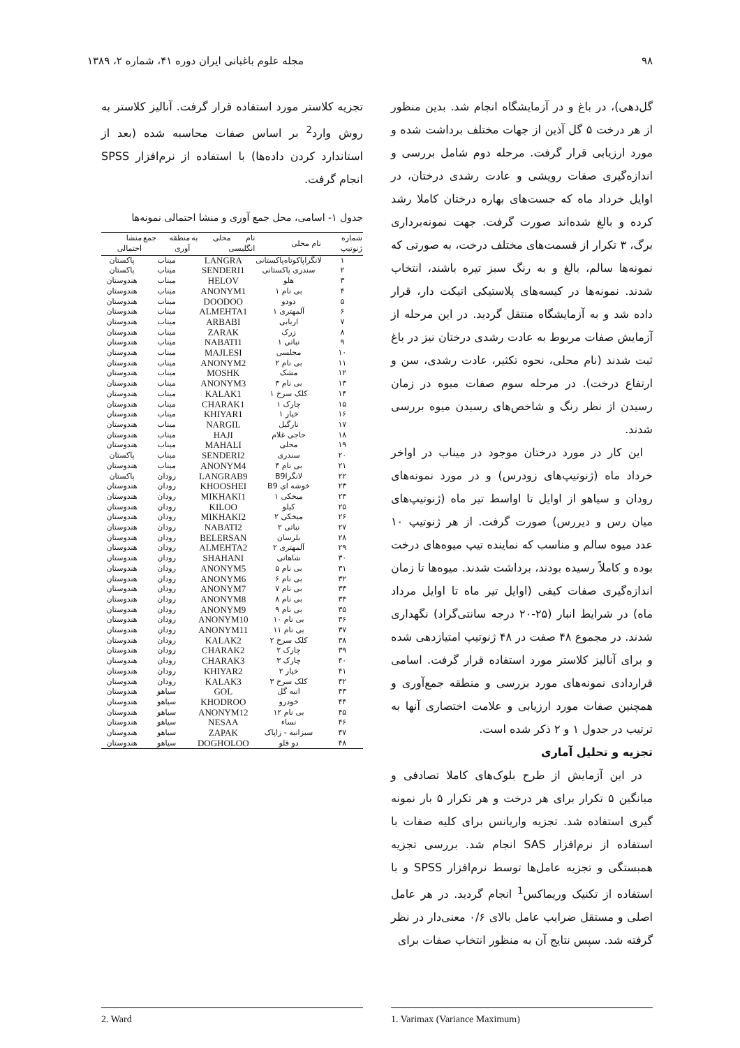۹۸ مجله علوم باغبانی ایران دوره ۴۱، شماره ۲، ۱۳۸۹
گل‌دهی)، در باغ و در آزمایشگاه انجام شد. بدین منظور از هر درخت ۵ گل آذین از جهات مختلف برداشت شده و مورد ارزیابی قرار گرفت. مرحله دوم شامل بررسی و اندازه‌گیری صفات رویشی و عادت رشدی درختان، در اوایل خرداد ماه که جست‌های بهاره درختان کاملا رشد کرده و بالغ شده‌اند صورت گرفت. جهت نمونه‌برداری برگ، ۳ تکرار از قسمت‌های مختلف درخت، به صورتی که نمونه‌ها سالم، بالغ و به رنگ سبز تیره باشند، انتخاب شدند. نمونه‌ها در کیسه‌های پلاستیکی اتیکت دار، قرار داده شد و به آزمایشگاه منتقل گردید. در این مرحله از آزمایش صفات مربوط به عادت رشدی درختان نیز در باغ ثبت شدند (نام محلی، نحوه تکثیر، عادت رشدی، سن و ارتفاع درخت). در مرحله سوم صفات میوه در زمان رسیدن از نظر رنگ و شاخص‌های رسیدن میوه بررسی شدند.
این کار در مورد درختان موجود در میناب در اواخر خرداد ماه (ژنوتیپ‌های زودرس) و در مورد نمونه‌های رودان و سیاهو از اوایل تا اواسط تیر ماه (ژنوتیپ‌های میان رس و دیررس) صورت گرفت. از هر ژنوتیپ ۱۰ عدد میوه سالم و مناسب که نماینده تیپ میوه‌های درخت بوده و کاملاً رسیده بودند، برداشت شدند. میوه‌ها تا زمان اندازه‌گیری صفات کیفی (اوایل تیر ماه تا اوایل مرداد ماه) در شرایط انبار (۲۵-۲۰ درجه سانتی‌گراد) نگهداری شدند. در مجموع ۴۸ صفت در ۴۸ ژنوتیپ امتیازدهی شده و برای آنالیز کلاستر مورد استفاده قرار گرفت. اسامی قراردادی نمونه‌های مورد بررسی و منطقه جمع‌آوری و همچنین صفات مورد ارزیابی و علامت اختصاری آنها به ترتیب در جدول ۱ و ۲ ذکر شده است.
تجزیه و تحلیل آماری
در این آزمایش از طرح بلوک‌های کاملا تصادفی و میانگین ۵ تکرار برای هر درخت و هر تکرار ۵ بار نمونه گیری استفاده شد. تجزیه واریانس برای کلیه صفات با استفاده از نرم‌افزار SAS انجام شد. بررسی تجزیه همبستگی و تجزیه عامل‌ها توسط نرم‌افزار SPSS و با استفاده از تکنیک وریماکس<sup>1</sup> انجام گردید. در هر عامل اصلی و مستقل ضرایب عامل بالای ۰/۶ معنی‌دار در نظر گرفته شد. سپس نتایج آن به منظور انتخاب صفات برای
تجزیه کلاستر مورد استفاده قرار گرفت. آنالیز کلاستر به روش وارد<sup>2</sup> بر اساس صفات محاسبه شده (بعد از استاندارد کردن داده‌ها) با استفاده از نرم‌افزار SPSS انجام گرفت.
جدول ۱- اسامی، محل جمع آوری و منشا احتمالی نمونه‌ها
| شماره ژنوتیپ | نام محلی | نام محلی به انگلیسی | منطقه جمع آوری | منشا احتمالی |
| --- | --- | --- | --- | --- |
| ۱ | لانگراپاکوتاه‌پاکستانی | LANGRA | میناب | پاکستان |
| ۲ | سندری پاکستانی | SENDERI1 | میناب | پاکستان |
| ۳ | هلو | HELOV | میناب | هندوستان |
| ۴ | بی نام ۱ | ANONYM1 | میناب | هندوستان |
| ۵ | دودو | DOODOO | میناب | هندوستان |
| ۶ | آلمهتری ۱ | ALMEHTA1 | میناب | هندوستان |
| ۷ | اربابی | ARBABI | میناب | هندوستان |
| ۸ | زرک | ZARAK | میناب | هندوستان |
| ۹ | نباتی ۱ | NABATI1 | میناب | هندوستان |
| ۱۰ | مجلسی | MAJLESI | میناب | هندوستان |
| ۱۱ | بی نام ۲ | ANONYM2 | میناب | هندوستان |
| ۱۲ | مشک | MOSHK | میناب | هندوستان |
| ۱۳ | بی نام ۳ | ANONYM3 | میناب | هندوستان |
| ۱۴ | کلک سرخ ۱ | KALAK1 | میناب | هندوستان |
| ۱۵ | چارک ۱ | CHARAK1 | میناب | هندوستان |
| ۱۶ | خیار ۱ | KHIYAR1 | میناب | هندوستان |
| ۱۷ | نارگیل | NARGIL | میناب | هندوستان |
| ۱۸ | حاجی غلام | HAJI | میناب | هندوستان |
| ۱۹ | محلی | MAHALI | میناب | هندوستان |
| ۲۰ | سندری | SENDERI2 | میناب | پاکستان |
| ۲۱ | بی نام ۴ | ANONYM4 | میناب | هندوستان |
| ۲۲ | لانگراB9 | LANGRAB9 | رودان | پاکستان |
| ۲۳ | خوشه ای B9 | KHOOSHEI | رودان | هندوستان |
| ۲۴ | میخکی ۱ | MIKHAKI1 | رودان | هندوستان |
| ۲۵ | کیلو | KILOO | رودان | هندوستان |
| ۲۶ | میخکی ۲ | MIKHAKI2 | رودان | هندوستان |
| ۲۷ | نباتی ۲ | NABATI2 | رودان | هندوستان |
| ۲۸ | بلرسان | BELERSAN | رودان | هندوستان |
| ۲۹ | آلمهتری ۲ | ALMEHTA2 | رودان | هندوستان |
| ۳۰ | شاهانی | SHAHANI | رودان | هندوستان |
| ۳۱ | بی نام ۵ | ANONYM5 | رودان | هندوستان |
| ۳۲ | بی نام ۶ | ANONYM6 | رودان | هندوستان |
| ۳۳ | بی نام ۷ | ANONYM7 | رودان | هندوستان |
| ۳۴ | بی نام ۸ | ANONYM8 | رودان | هندوستان |
| ۳۵ | بی نام ۹ | ANONYM9 | رودان | هندوستان |
| ۳۶ | بی نام ۱۰ | ANONYM10 | رودان | هندوستان |
| ۳۷ | بی نام ۱۱ | ANONYM11 | رودان | هندوستان |
| ۳۸ | کلک سرخ ۲ | KALAK2 | رودان | هندوستان |
| ۳۹ | چارک ۲ | CHARAK2 | رودان | هندوستان |
| ۴۰ | چارک ۳ | CHARAK3 | رودان | هندوستان |
| ۴۱ | خیار ۲ | KHIYAR2 | رودان | هندوستان |
| ۴۲ | کلک سرخ ۳ | KALAK3 | رودان | هندوستان |
| ۴۳ | انبه گل | GOL | سیاهو | هندوستان |
| ۴۴ | خودرو | KHODROO | سیاهو | هندوستان |
| ۴۵ | بی نام ۱۲ | ANONYM12 | سیاهو | هندوستان |
| ۴۶ | نساء | NESAA | سیاهو | هندوستان |
| ۴۷ | سبزانبه - زاپاک | ZAPAK | سیاهو | هندوستان |
| ۴۸ | دو قلو | DOGHOLOO | سیاهو | هندوستان |
1. Varimax (Variance Maximum) 2. Ward